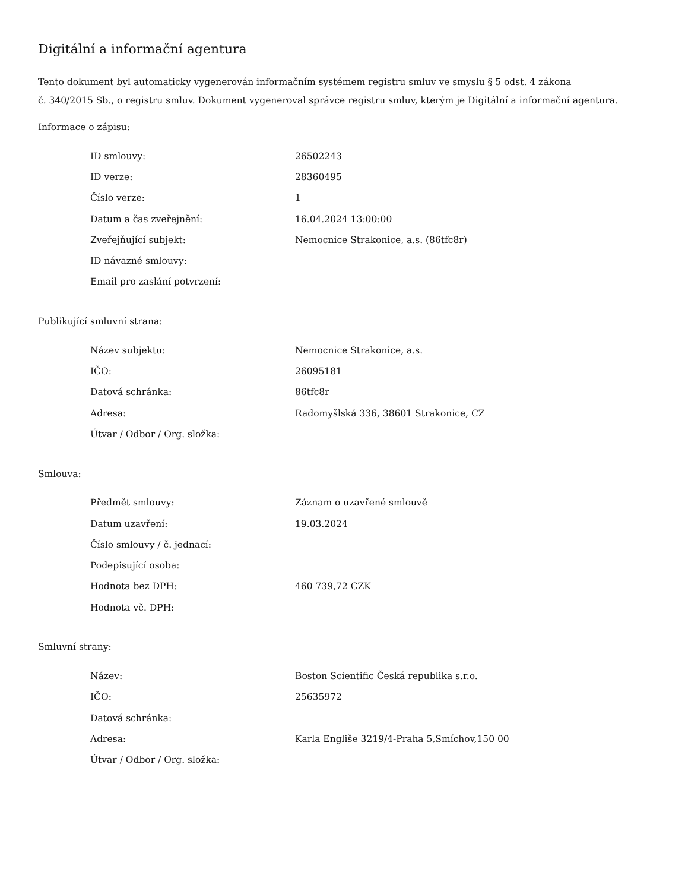Digitální a informační agentura
Tento dokument byl automaticky vygenerován informačním systémem registru smluv ve smyslu § 5 odst. 4 zákona
č. 340/2015 Sb., o registru smluv. Dokument vygeneroval správce registru smluv, kterým je Digitální a informační agentura.
Informace o zápisu:
| ID smlouvy: | 26502243 |
| ID verze: | 28360495 |
| Číslo verze: | 1 |
| Datum a čas zveřejnění: | 16.04.2024 13:00:00 |
| Zveřejňující subjekt: | Nemocnice Strakonice, a.s. (86tfc8r) |
| ID návazné smlouvy: | |
| Email pro zaslání potvrzení: | |
Publikující smluvní strana:
| Název subjektu: | Nemocnice Strakonice, a.s. |
| IČO: | 26095181 |
| Datová schránka: | 86tfc8r |
| Adresa: | Radomyšlská 336, 38601 Strakonice, CZ |
| Útvar / Odbor / Org. složka: | |
Smlouva:
| Předmět smlouvy: | Záznam o uzavřené smlouvě |
| Datum uzavření: | 19.03.2024 |
| Číslo smlouvy / č. jednací: | |
| Podepisující osoba: | |
| Hodnota bez DPH: | 460 739,72 CZK |
| Hodnota vč. DPH: | |
Smluvní strany:
| Název: | Boston Scientific Česká republika s.r.o. |
| IČO: | 25635972 |
| Datová schránka: | |
| Adresa: | Karla Engliše 3219/4-Praha 5,Smíchov,150 00 |
| Útvar / Odbor / Org. složka: | |